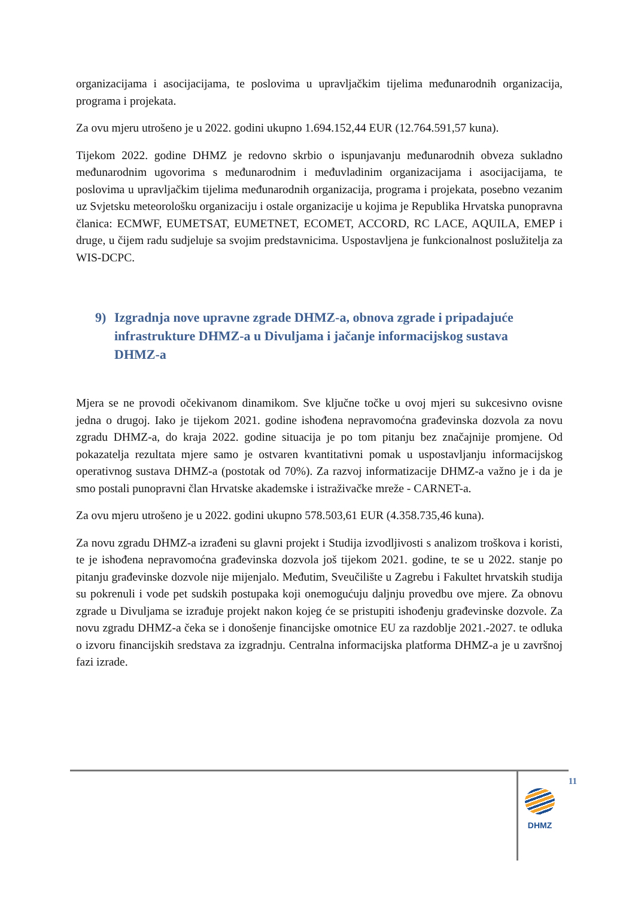organizacijama i asocijacijama, te poslovima u upravljačkim tijelima međunarodnih organizacija, programa i projekata.
Za ovu mjeru utrošeno je u 2022. godini ukupno 1.694.152,44 EUR (12.764.591,57 kuna).
Tijekom 2022. godine DHMZ je redovno skrbio o ispunjavanju međunarodnih obveza sukladno međunarodnim ugovorima s međunarodnim i međuvladinim organizacijama i asocijacijama, te poslovima u upravljačkim tijelima međunarodnih organizacija, programa i projekata, posebno vezanim uz Svjetsku meteorološku organizaciju i ostale organizacije u kojima je Republika Hrvatska punopravna članica: ECMWF, EUMETSAT, EUMETNET, ECOMET, ACCORD, RC LACE, AQUILA, EMEP i druge, u čijem radu sudjeluje sa svojim predstavnicima. Uspostavljena je funkcionalnost poslužitelja za WIS-DCPC.
9) Izgradnja nove upravne zgrade DHMZ-a, obnova zgrade i pripadajuće infrastrukture DHMZ-a u Divuljama i jačanje informacijskog sustava DHMZ-a
Mjera se ne provodi očekivanom dinamikom. Sve ključne točke u ovoj mjeri su sukcesivno ovisne jedna o drugoj. Iako je tijekom 2021. godine ishođena nepravomoćna građevinska dozvola za novu zgradu DHMZ-a, do kraja 2022. godine situacija je po tom pitanju bez značajnije promjene. Od pokazatelja rezultata mjere samo je ostvaren kvantitativni pomak u uspostavljanju informacijskog operativnog sustava DHMZ-a (postotak od 70%). Za razvoj informatizacije DHMZ-a važno je i da je smo postali punopravni član Hrvatske akademske i istraživačke mreže - CARNET-a.
Za ovu mjeru utrošeno je u 2022. godini ukupno 578.503,61 EUR (4.358.735,46 kuna).
Za novu zgradu DHMZ-a izrađeni su glavni projekt i Studija izvodljivosti s analizom troškova i koristi, te je ishođena nepravomoćna građevinska dozvola još tijekom 2021. godine, te se u 2022. stanje po pitanju građevinske dozvole nije mijenjalo. Međutim, Sveučilište u Zagrebu i Fakultet hrvatskih studija su pokrenuli i vode pet sudskih postupaka koji onemogućuju daljnju provedbu ove mjere. Za obnovu zgrade u Divuljama se izrađuje projekt nakon kojeg će se pristupiti ishođenju građevinske dozvole. Za novu zgradu DHMZ-a čeka se i donošenje financijske omotnice EU za razdoblje 2021.-2027. te odluka o izvoru financijskih sredstava za izgradnju. Centralna informacijska platforma DHMZ-a je u završnoj fazi izrade.
11
DHMZ